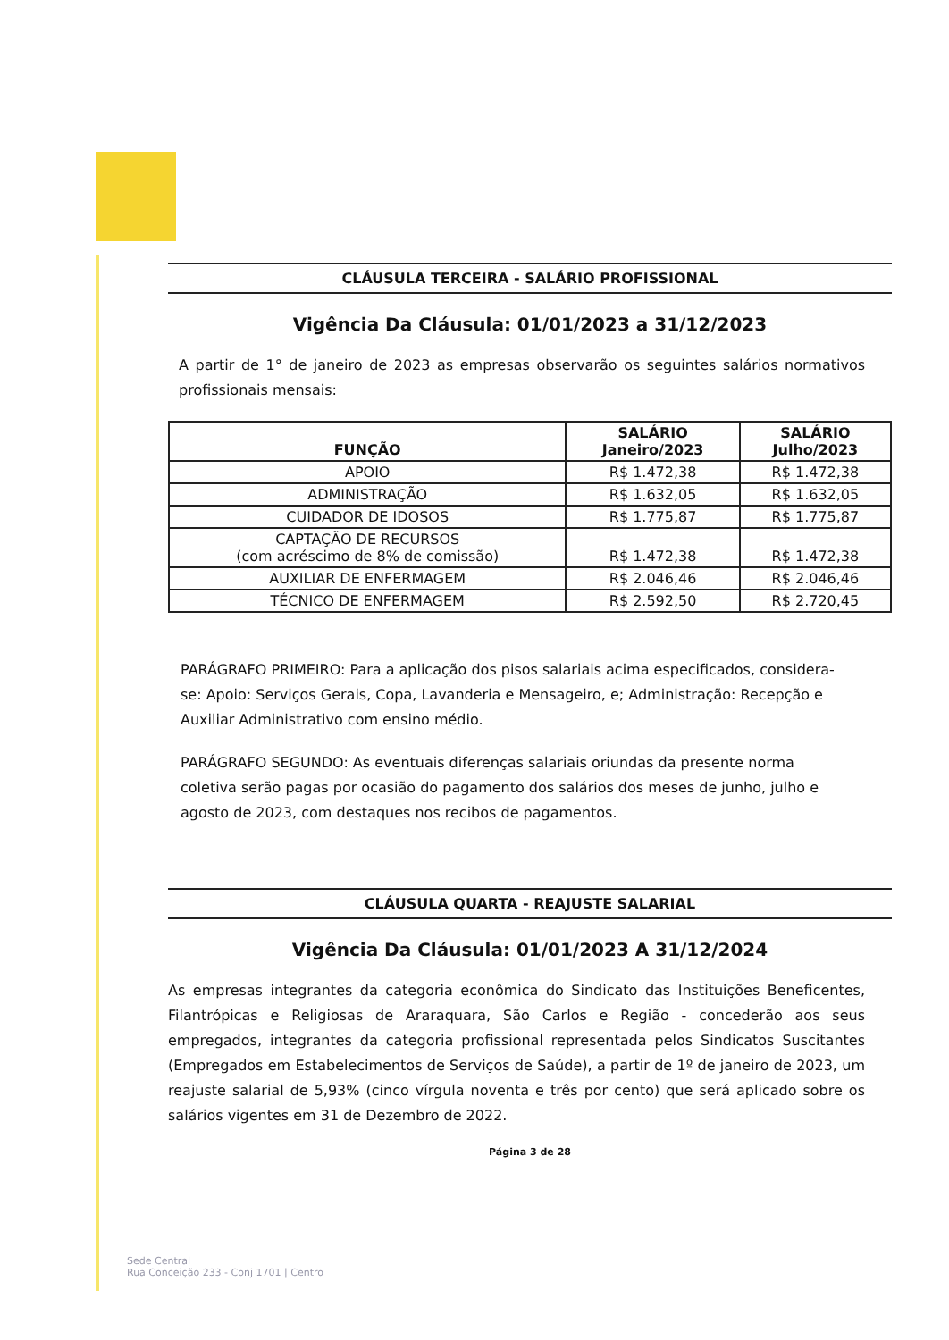CLÁUSULA TERCEIRA - SALÁRIO PROFISSIONAL
Vigência Da Cláusula: 01/01/2023 a 31/12/2023
A partir de 1° de janeiro de 2023 as empresas observarão os seguintes salários normativos profissionais mensais:
| FUNÇÃO | SALÁRIO Janeiro/2023 | SALÁRIO Julho/2023 |
| --- | --- | --- |
| APOIO | R$ 1.472,38 | R$ 1.472,38 |
| ADMINISTRAÇÃO | R$ 1.632,05 | R$ 1.632,05 |
| CUIDADOR DE IDOSOS | R$ 1.775,87 | R$ 1.775,87 |
| CAPTAÇÃO DE RECURSOS (com acréscimo de 8% de comissão) | R$ 1.472,38 | R$ 1.472,38 |
| AUXILIAR DE ENFERMAGEM | R$ 2.046,46 | R$ 2.046,46 |
| TÉCNICO DE ENFERMAGEM | R$ 2.592,50 | R$ 2.720,45 |
PARÁGRAFO PRIMEIRO: Para a aplicação dos pisos salariais acima especificados, considera-se: Apoio: Serviços Gerais, Copa, Lavanderia e Mensageiro, e; Administração: Recepção e Auxiliar Administrativo com ensino médio.
PARÁGRAFO SEGUNDO: As eventuais diferenças salariais oriundas da presente norma coletiva serão pagas por ocasião do pagamento dos salários dos meses de junho, julho e agosto de 2023, com destaques nos recibos de pagamentos.
CLÁUSULA QUARTA - REAJUSTE SALARIAL
Vigência Da Cláusula: 01/01/2023 A 31/12/2024
As empresas integrantes da categoria econômica do Sindicato das Instituições Beneficentes, Filantrópicas e Religiosas de Araraquara, São Carlos e Região - concederão aos seus empregados, integrantes da categoria profissional representada pelos Sindicatos Suscitantes (Empregados em Estabelecimentos de Serviços de Saúde), a partir de 1º de janeiro de 2023, um reajuste salarial de 5,93% (cinco vírgula noventa e três por cento) que será aplicado sobre os salários vigentes em 31 de Dezembro de 2022.
Página 3 de 28
Sede Central
Rua Conceição 233 - Conj 1701 | Centro